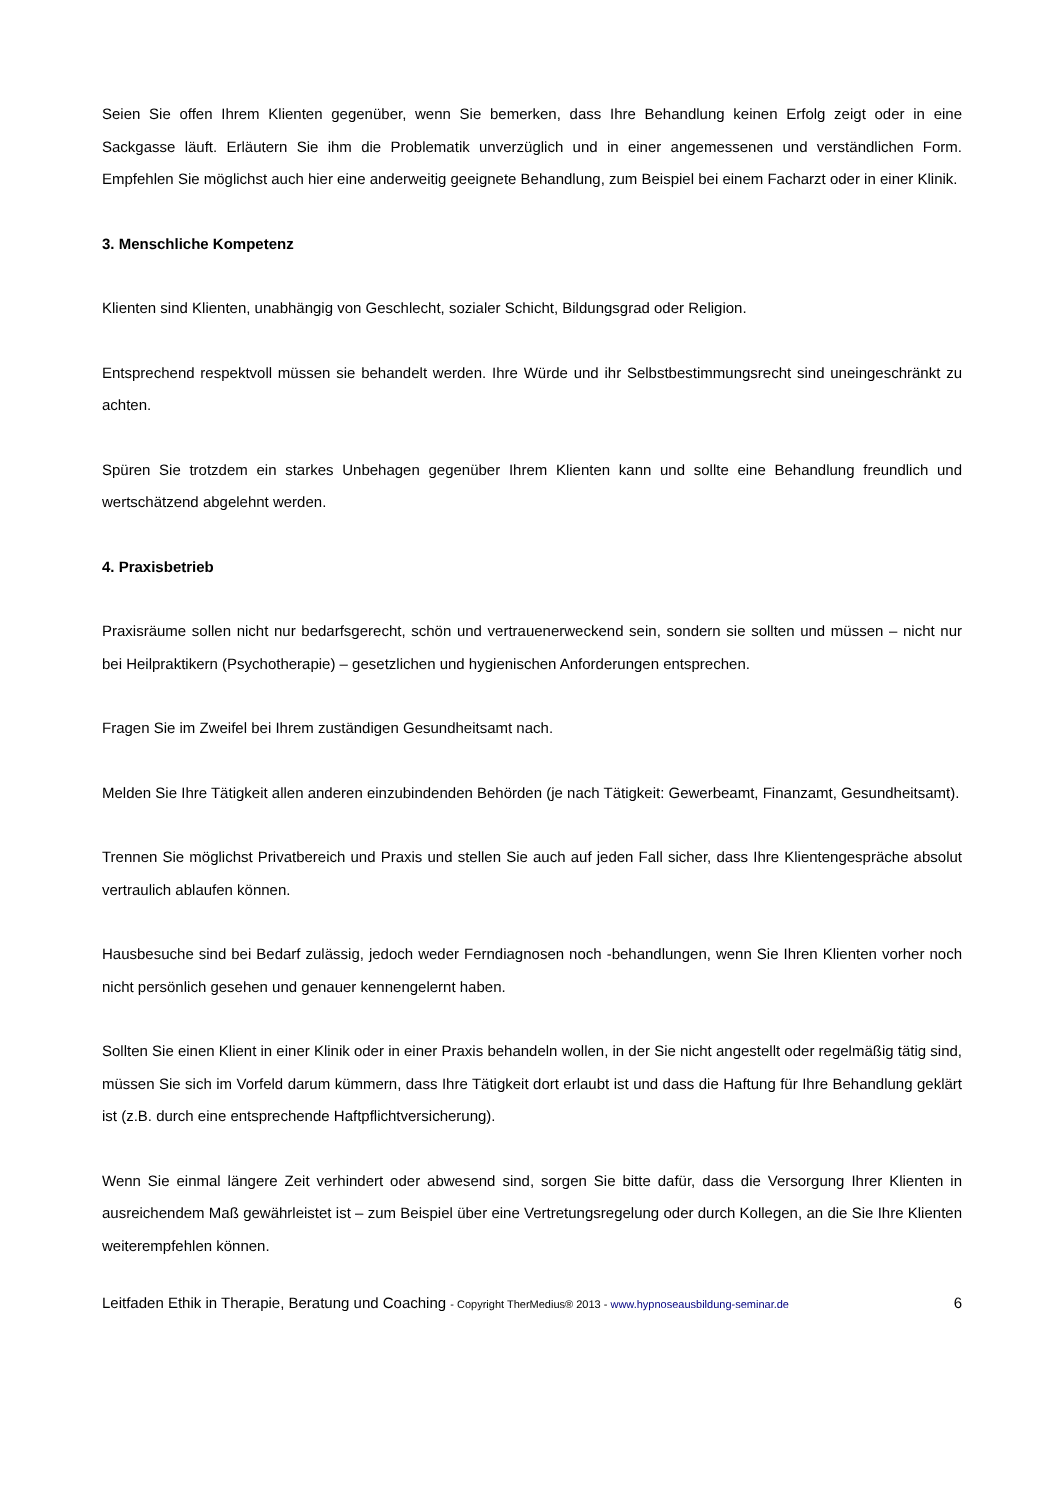Seien Sie offen Ihrem Klienten gegenüber, wenn Sie bemerken, dass Ihre Behandlung keinen Erfolg zeigt oder in eine Sackgasse läuft. Erläutern Sie ihm die Problematik unverzüglich und in einer angemessenen und verständlichen Form. Empfehlen Sie möglichst auch hier eine anderweitig geeignete Behandlung, zum Beispiel bei einem Facharzt oder in einer Klinik.
3. Menschliche Kompetenz
Klienten sind Klienten, unabhängig von Geschlecht, sozialer Schicht, Bildungsgrad oder Religion.
Entsprechend respektvoll müssen sie behandelt werden. Ihre Würde und ihr Selbstbestimmungsrecht sind uneingeschränkt zu achten.
Spüren Sie trotzdem ein starkes Unbehagen gegenüber Ihrem Klienten kann und sollte eine Behandlung freundlich und wertschätzend abgelehnt werden.
4. Praxisbetrieb
Praxisräume sollen nicht nur bedarfsgerecht, schön und vertrauenerweckend sein, sondern sie sollten und müssen – nicht nur bei Heilpraktikern (Psychotherapie) – gesetzlichen und hygienischen Anforderungen entsprechen.
Fragen Sie im Zweifel bei Ihrem zuständigen Gesundheitsamt nach.
Melden Sie Ihre Tätigkeit allen anderen einzubindenden Behörden (je nach Tätigkeit: Gewerbeamt, Finanzamt, Gesundheitsamt).
Trennen Sie möglichst Privatbereich und Praxis und stellen Sie auch auf jeden Fall sicher, dass Ihre Klientengespräche absolut vertraulich ablaufen können.
Hausbesuche sind bei Bedarf zulässig, jedoch weder Ferndiagnosen noch -behandlungen, wenn Sie Ihren Klienten vorher noch nicht persönlich gesehen und genauer kennengelernt haben.
Sollten Sie einen Klient in einer Klinik oder in einer Praxis behandeln wollen, in der Sie nicht angestellt oder regelmäßig tätig sind, müssen Sie sich im Vorfeld darum kümmern, dass Ihre Tätigkeit dort erlaubt ist und dass die Haftung für Ihre Behandlung geklärt ist (z.B. durch eine entsprechende Haftpflichtversicherung).
Wenn Sie einmal längere Zeit verhindert oder abwesend sind, sorgen Sie bitte dafür, dass die Versorgung Ihrer Klienten in ausreichendem Maß gewährleistet ist – zum Beispiel über eine Vertretungsregelung oder durch Kollegen, an die Sie Ihre Klienten weiterempfehlen können.
Leitfaden Ethik in Therapie, Beratung und Coaching - Copyright TherMedius® 2013 - www.hypnoseausbildung-seminar.de 6